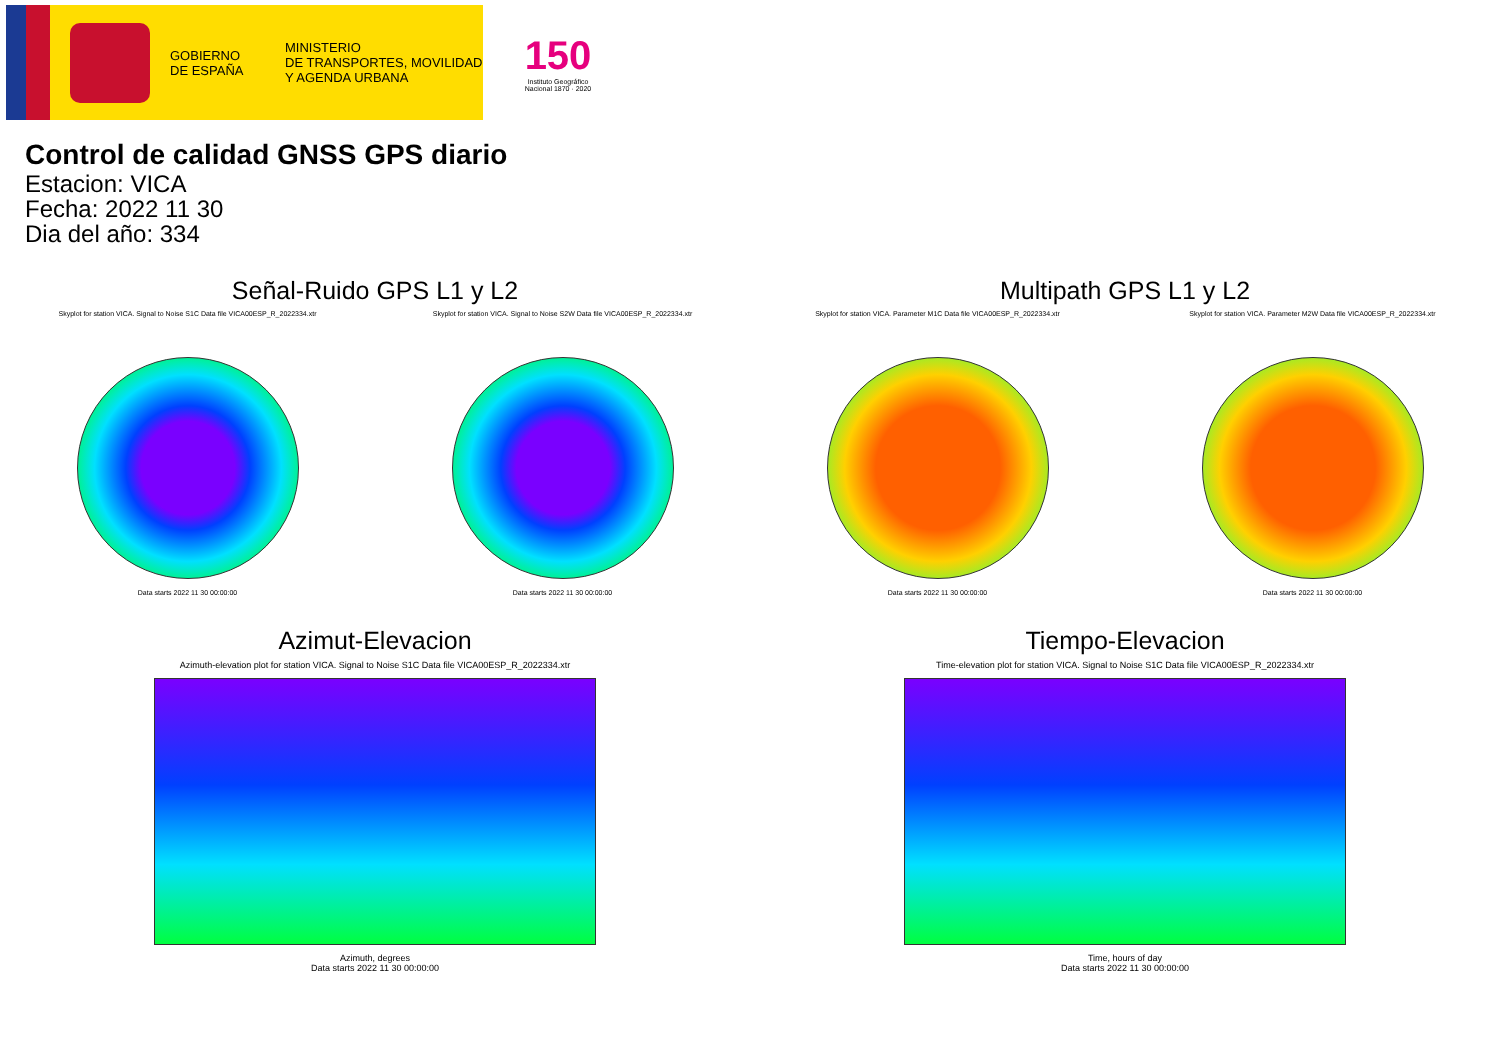GOBIERNO
DE ESPAÑA
MINISTERIO
DE TRANSPORTES, MOVILIDAD
Y AGENDA URBANA
150
Instituto Geográfico
Nacional 1870 · 2020
Control de calidad GNSS GPS diario
Estacion: VICA
Fecha: 2022 11 30
Dia del año: 334
Señal-Ruido GPS L1 y L2
Skyplot for station VICA. Signal to Noise S1C Data file VICA00ESP_R_2022334.xtr
Data starts 2022 11 30 00:00:00
Skyplot for station VICA. Signal to Noise S2W Data file VICA00ESP_R_2022334.xtr
Data starts 2022 11 30 00:00:00
Multipath GPS L1 y L2
Skyplot for station VICA. Parameter M1C Data file VICA00ESP_R_2022334.xtr
Data starts 2022 11 30 00:00:00
Skyplot for station VICA. Parameter M2W Data file VICA00ESP_R_2022334.xtr
Data starts 2022 11 30 00:00:00
Azimut-Elevacion
Azimuth-elevation plot for station VICA. Signal to Noise S1C Data file VICA00ESP_R_2022334.xtr
Azimuth, degrees
Data starts 2022 11 30 00:00:00
Tiempo-Elevacion
Time-elevation plot for station VICA. Signal to Noise S1C Data file VICA00ESP_R_2022334.xtr
Time, hours of day
Data starts 2022 11 30 00:00:00